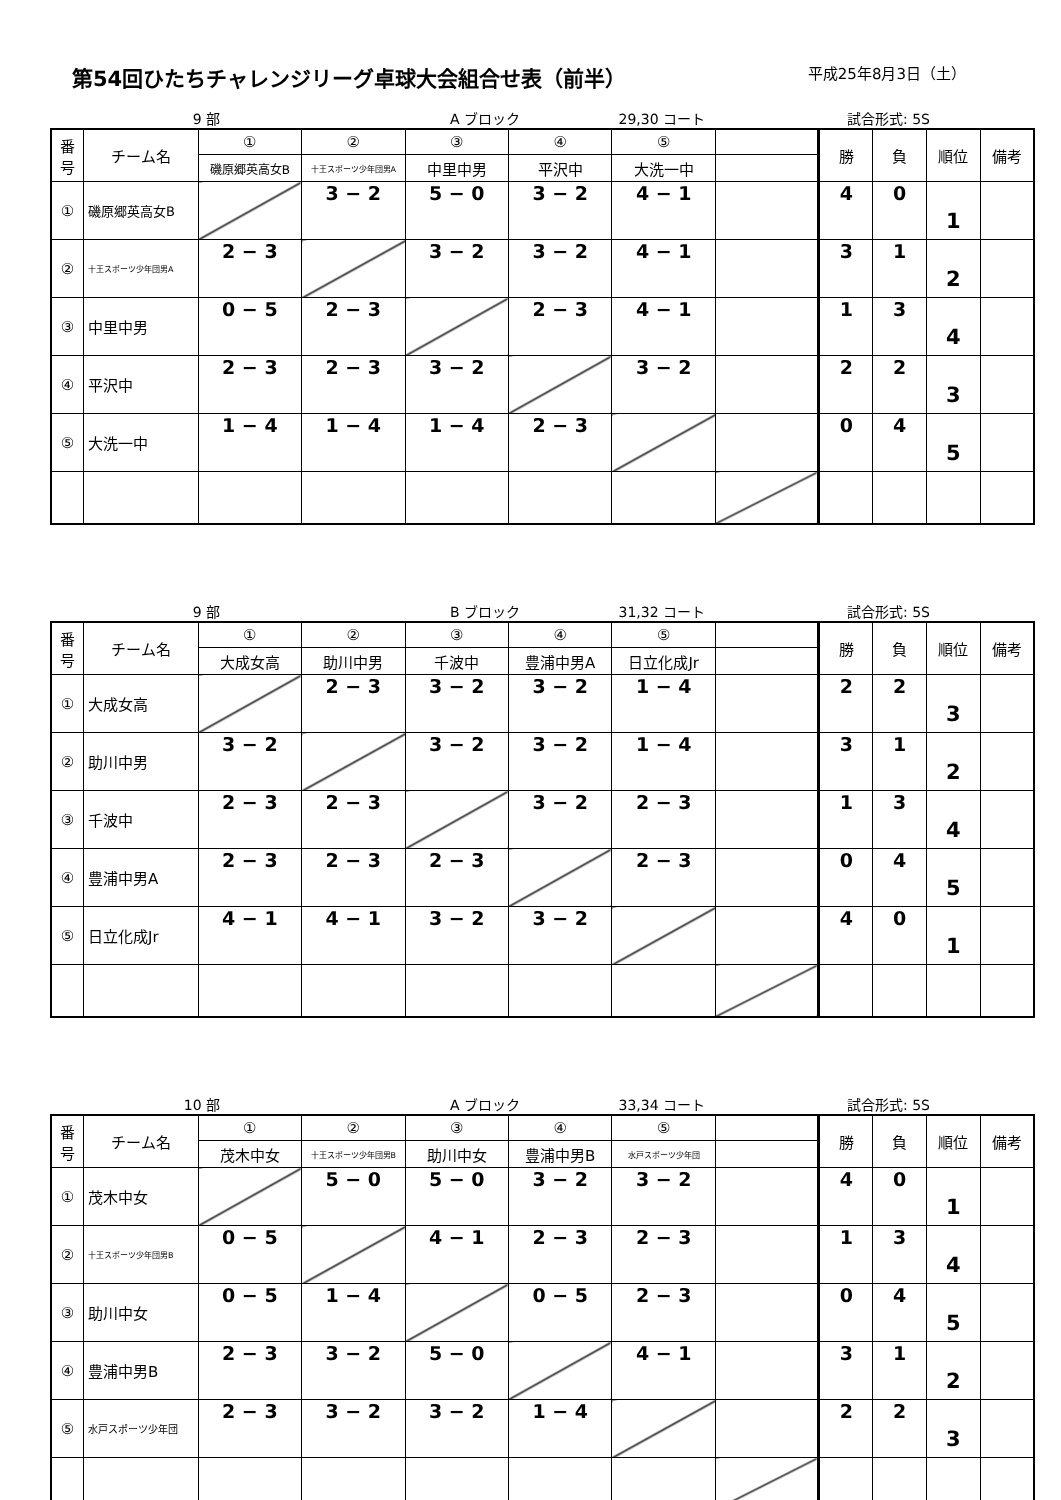第54回ひたちチャレンジリーグ卓球大会組合せ表（前半）
平成25年8月3日（土）
9 部 A ブロック 29,30 コート 試合形式: 5S
| 番 号 | チーム名 | ① | ② | ③ | ④ | ⑤ | | 勝 | 負 | 順位 | 備考 |
| | | 磯原郷英高女B | 十王スポーツ少年団男A | 中里中男 | 平沢中 | 大洗一中 | | | | | |
| ① | 磯原郷英高女B | | 3 − 2 | 5 − 0 | 3 − 2 | 4 − 1 | | 4 | 0 | 1 | |
| ② | 十王スポーツ少年団男A | 2 − 3 | | 3 − 2 | 3 − 2 | 4 − 1 | | 3 | 1 | 2 | |
| ③ | 中里中男 | 0 − 5 | 2 − 3 | | 2 − 3 | 4 − 1 | | 1 | 3 | 4 | |
| ④ | 平沢中 | 2 − 3 | 2 − 3 | 3 − 2 | | 3 − 2 | | 2 | 2 | 3 | |
| ⑤ | 大洗一中 | 1 − 4 | 1 − 4 | 1 − 4 | 2 − 3 | | | 0 | 4 | 5 | |
9 部 B ブロック 31,32 コート 試合形式: 5S
| 番 号 | チーム名 | ① | ② | ③ | ④ | ⑤ | | 勝 | 負 | 順位 | 備考 |
| | | 大成女高 | 助川中男 | 千波中 | 豊浦中男A | 日立化成Jr | | | | | |
| ① | 大成女高 | | 2 − 3 | 3 − 2 | 3 − 2 | 1 − 4 | | 2 | 2 | 3 | |
| ② | 助川中男 | 3 − 2 | | 3 − 2 | 3 − 2 | 1 − 4 | | 3 | 1 | 2 | |
| ③ | 千波中 | 2 − 3 | 2 − 3 | | 3 − 2 | 2 − 3 | | 1 | 3 | 4 | |
| ④ | 豊浦中男A | 2 − 3 | 2 − 3 | 2 − 3 | | 2 − 3 | | 0 | 4 | 5 | |
| ⑤ | 日立化成Jr | 4 − 1 | 4 − 1 | 3 − 2 | 3 − 2 | | | 4 | 0 | 1 | |
10 部 A ブロック 33,34 コート 試合形式: 5S
| 番 号 | チーム名 | ① | ② | ③ | ④ | ⑤ | | 勝 | 負 | 順位 | 備考 |
| | | 茂木中女 | 十王スポーツ少年団男B | 助川中女 | 豊浦中男B | 水戸スポーツ少年団 | | | | | |
| ① | 茂木中女 | | 5 − 0 | 5 − 0 | 3 − 2 | 3 − 2 | | 4 | 0 | 1 | |
| ② | 十王スポーツ少年団男B | 0 − 5 | | 4 − 1 | 2 − 3 | 2 − 3 | | 1 | 3 | 4 | |
| ③ | 助川中女 | 0 − 5 | 1 − 4 | | 0 − 5 | 2 − 3 | | 0 | 4 | 5 | |
| ④ | 豊浦中男B | 2 − 3 | 3 − 2 | 5 − 0 | | 4 − 1 | | 3 | 1 | 2 | |
| ⑤ | 水戸スポーツ少年団 | 2 − 3 | 3 − 2 | 3 − 2 | 1 − 4 | | | 2 | 2 | 3 | |